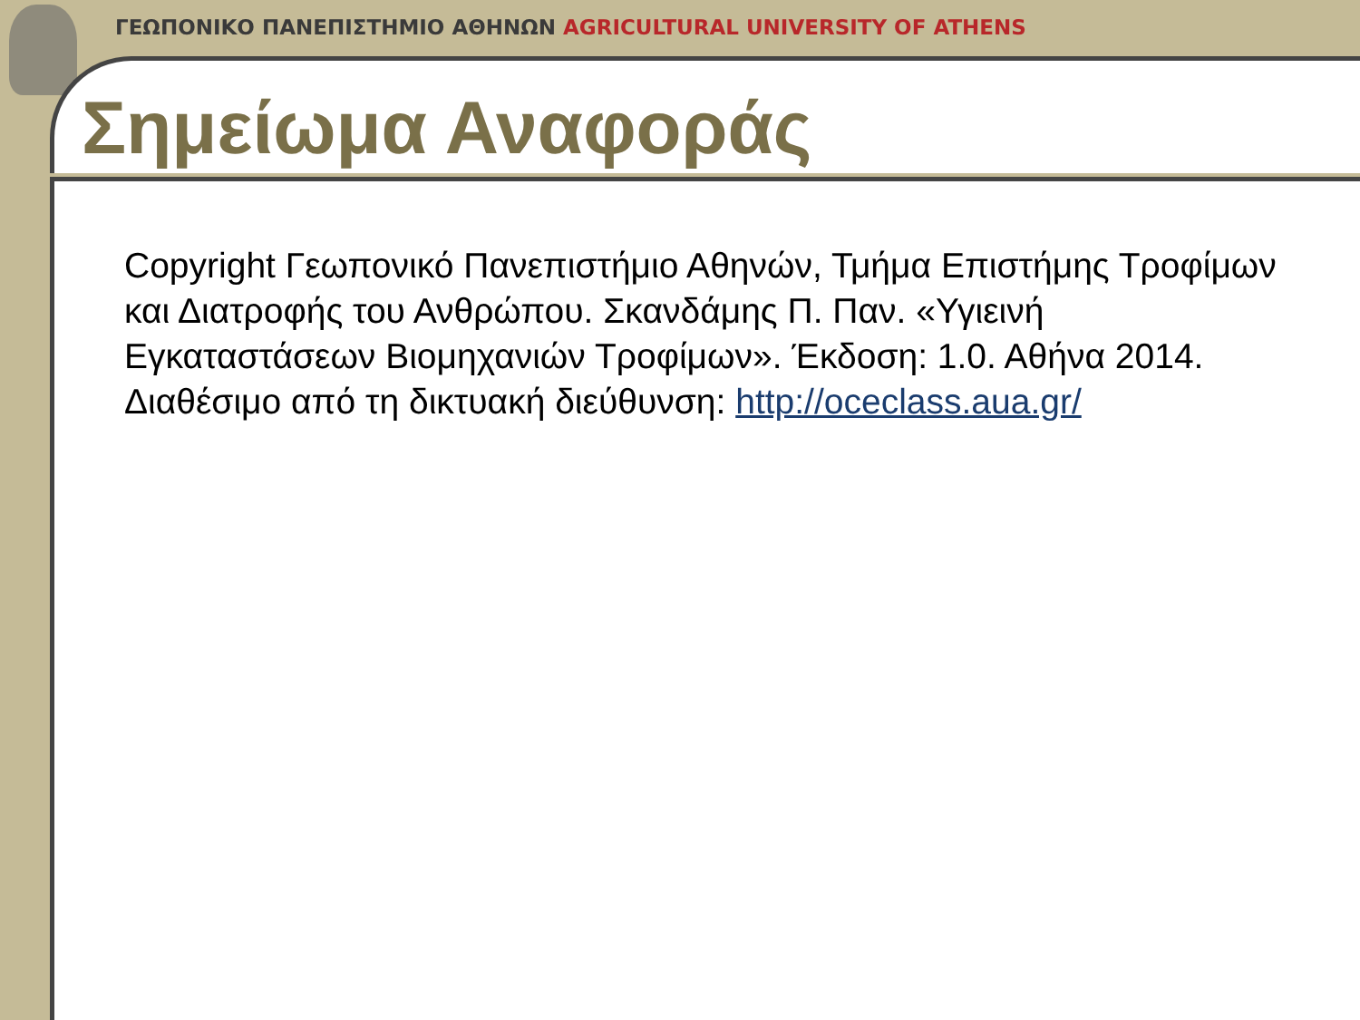ΓΕΩΠΟΝΙΚΟ ΠΑΝΕΠΙΣΤΗΜΙΟ ΑΘΗΝΩΝ AGRICULTURAL UNIVERSITY OF ATHENS
Σημείωμα Αναφοράς
Copyright Γεωπονικό Πανεπιστήμιο Αθηνών, Τμήμα Επιστήμης Τροφίμων και Διατροφής του Ανθρώπου. Σκανδάμης Π. Παν. «Υγιεινή Εγκαταστάσεων Βιομηχανιών Τροφίμων». Έκδοση: 1.0. Αθήνα 2014. Διαθέσιμο από τη δικτυακή διεύθυνση: http://oceclass.aua.gr/